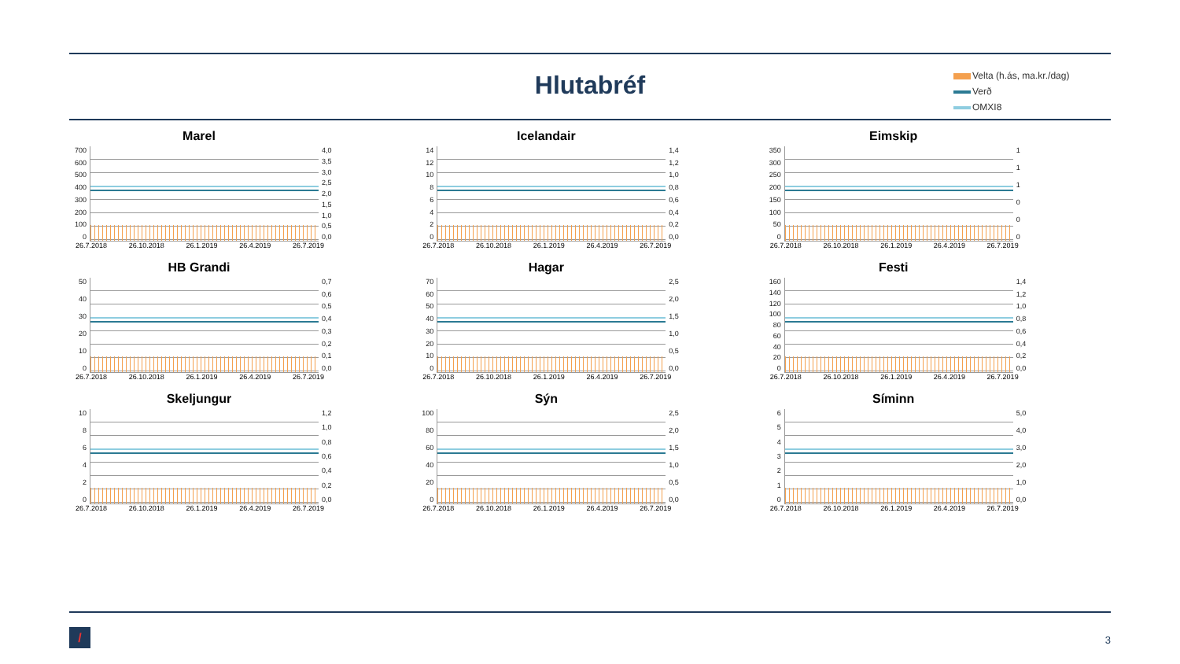Hlutabréf
Velta (h.ás, ma.kr./dag)
Verð
OMXI8
Marel
700
600
500
400
300
200
100
0
4,0
3,5
3,0
2,5
2,0
1,5
1,0
0,5
0,0
26.7.2018 26.10.2018 26.1.2019 26.4.2019 26.7.2019
Icelandair
14
12
10
86420
1,4
1,2
1,0
0,8
0,6
0,4
0,2
0,0
26.7.2018 26.10.2018 26.1.2019 26.4.2019 26.7.2019
Eimskip
350
300
250
200
150
100
50
0
111000
26.7.2018 26.10.2018 26.1.2019 26.4.2019 26.7.2019
HB Grandi
50
40
30
20
10
0
0,7
0,6
0,5
0,4
0,3
0,2
0,1
0,0
26.7.2018 26.10.2018 26.1.2019 26.4.2019 26.7.2019
Hagar
70
60
50
40
30
20
10
0
2,5
2,0
1,5
1,0
0,5
0,0
26.7.2018 26.10.2018 26.1.2019 26.4.2019 26.7.2019
Festi
160
140
120
100
80
60
40
20
0
1,4
1,2
1,0
0,8
0,6
0,4
0,2
0,0
26.7.2018 26.10.2018 26.1.2019 26.4.2019 26.7.2019
Skeljungur
10
86420
1,2
1,0
0,8
0,6
0,4
0,2
0,0
26.7.2018 26.10.2018 26.1.2019 26.4.2019 26.7.2019
Sýn
100
80
60
40
20
0
2,5
2,0
1,5
1,0
0,5
0,0
26.7.2018 26.10.2018 26.1.2019 26.4.2019 26.7.2019
Síminn
6543210
5,0
4,0
3,0
2,0
1,0
0,0
26.7.2018 26.10.2018 26.1.2019 26.4.2019 26.7.2019
/ 3